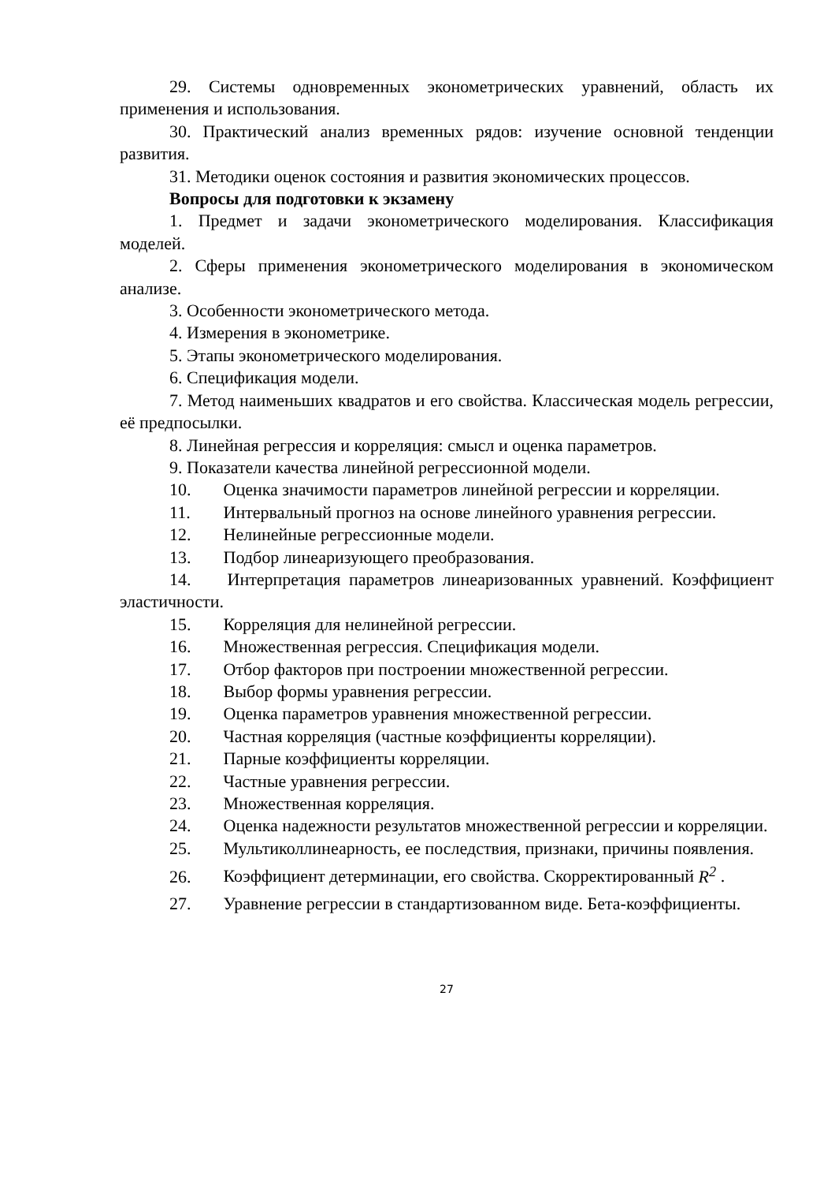29. Системы одновременных эконометрических уравнений, область их применения и использования.
30. Практический анализ временных рядов: изучение основной тенденции развития.
31. Методики оценок состояния и развития экономических процессов.
Вопросы для подготовки к экзамену
1. Предмет и задачи эконометрического моделирования. Классификация моделей.
2. Сферы применения эконометрического моделирования в экономическом анализе.
3. Особенности эконометрического метода.
4. Измерения в эконометрике.
5. Этапы эконометрического моделирования.
6. Спецификация модели.
7. Метод наименьших квадратов и его свойства. Классическая модель регрессии, её предпосылки.
8. Линейная регрессия и корреляция: смысл и оценка параметров.
9. Показатели качества линейной регрессионной модели.
10. Оценка значимости параметров линейной регрессии и корреляции.
11. Интервальный прогноз на основе линейного уравнения регрессии.
12. Нелинейные регрессионные модели.
13. Подбор линеаризующего преобразования.
14. Интерпретация параметров линеаризованных уравнений. Коэффициент эластичности.
15. Корреляция для нелинейной регрессии.
16. Множественная регрессия. Спецификация модели.
17. Отбор факторов при построении множественной регрессии.
18. Выбор формы уравнения регрессии.
19. Оценка параметров уравнения множественной регрессии.
20. Частная корреляция (частные коэффициенты корреляции).
21. Парные коэффициенты корреляции.
22. Частные уравнения регрессии.
23. Множественная корреляция.
24. Оценка надежности результатов множественной регрессии и корреляции.
25. Мультиколлинеарность, ее последствия, признаки, причины появления.
26. Коэффициент детерминации, его свойства. Скорректированный R<sup>2</sup> .
27. Уравнение регрессии в стандартизованном виде. Бета-коэффициенты.
27